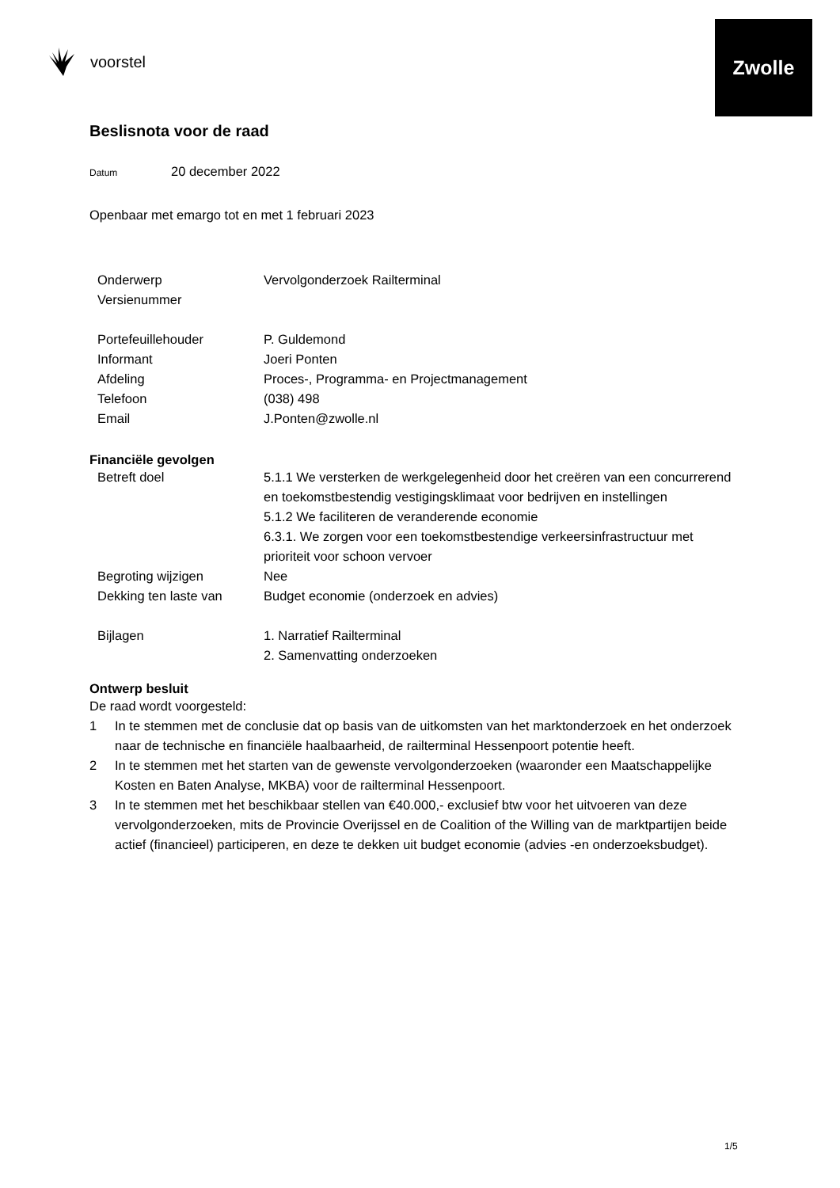voorstel
Zwolle
Beslisnota voor de raad
Datum 20 december 2022
Openbaar met emargo tot en met 1 februari 2023
| Onderwerp | Vervolgonderzoek Railterminal |
| Versienummer | |
| Portefeuillehouder | P. Guldemond |
| Informant | Joeri Ponten |
| Afdeling | Proces-, Programma- en Projectmanagement |
| Telefoon | (038) 498 |
| Email | J.Ponten@zwolle.nl |
Financiële gevolgen
| Betreft doel | 5.1.1 We versterken de werkgelegenheid door het creëren van een concurrerend en toekomstbestendig vestigingsklimaat voor bedrijven en instellingen 5.1.2 We faciliteren de veranderende economie 6.3.1. We zorgen voor een toekomstbestendige verkeersinfrastructuur met prioriteit voor schoon vervoer |
| Begroting wijzigen | Nee |
| Dekking ten laste van | Budget economie (onderzoek en advies) |
| Bijlagen | 1. Narratief Railterminal 2. Samenvatting onderzoeken |
Ontwerp besluit
De raad wordt voorgesteld:
1 In te stemmen met de conclusie dat op basis van de uitkomsten van het marktonderzoek en het onderzoek naar de technische en financiële haalbaarheid, de railterminal Hessenpoort potentie heeft.
2 In te stemmen met het starten van de gewenste vervolgonderzoeken (waaronder een Maatschappelijke Kosten en Baten Analyse, MKBA) voor de railterminal Hessenpoort.
3 In te stemmen met het beschikbaar stellen van €40.000,- exclusief btw voor het uitvoeren van deze vervolgonderzoeken, mits de Provincie Overijssel en de Coalition of the Willing van de marktpartijen beide actief (financieel) participeren, en deze te dekken uit budget economie (advies -en onderzoeksbudget).
1/5